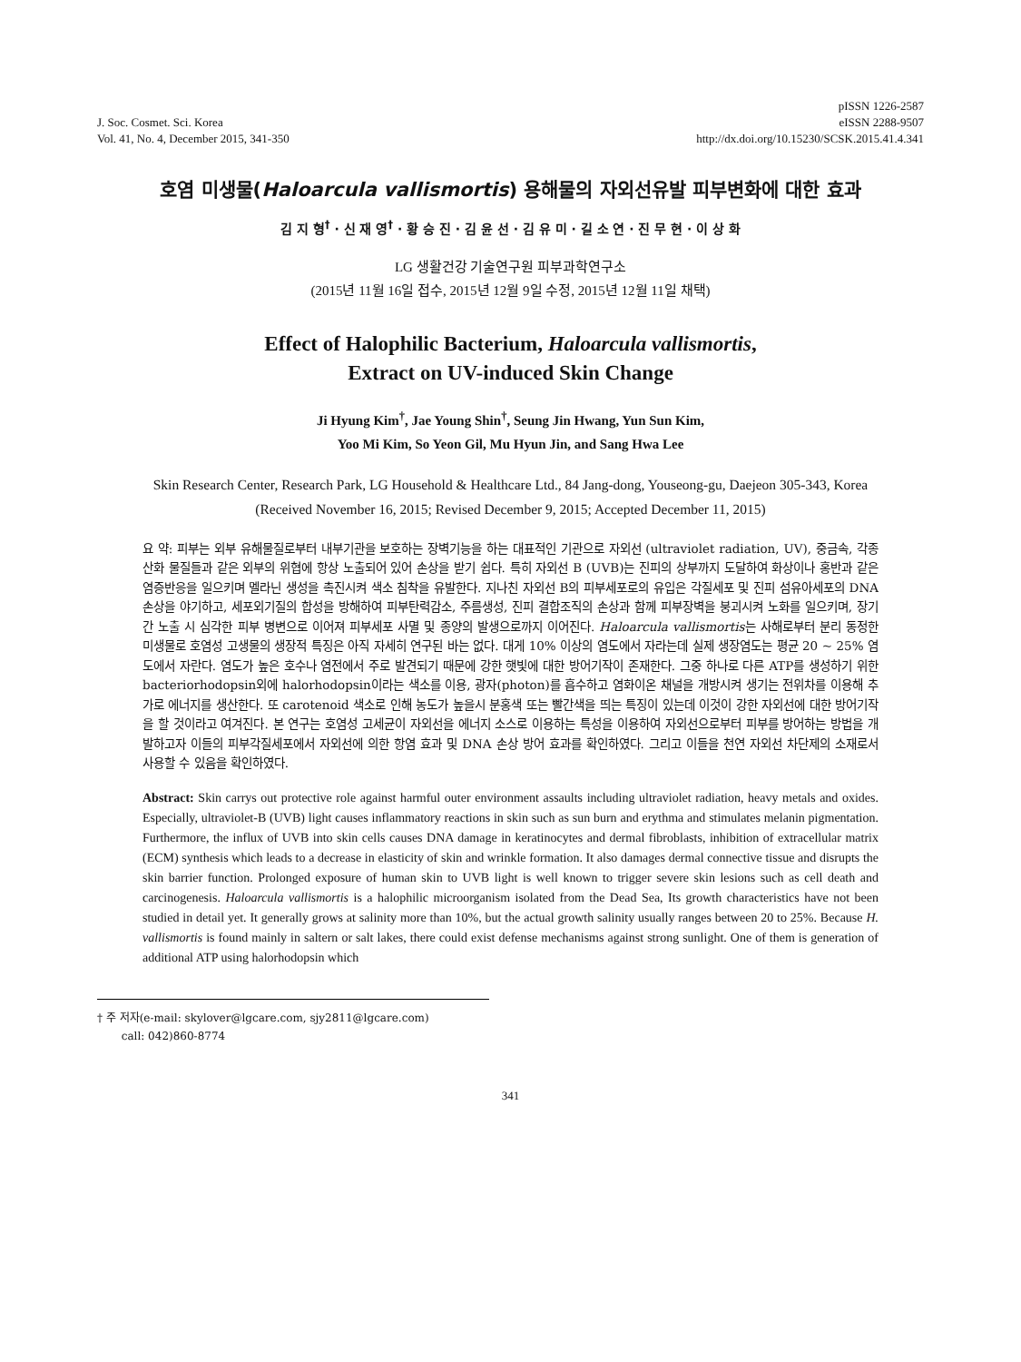J. Soc. Cosmet. Sci. Korea
Vol. 41, No. 4, December 2015, 341-350
pISSN 1226-2587
eISSN 2288-9507
http://dx.doi.org/10.15230/SCSK.2015.41.4.341
호염 미생물(Haloarcula vallismortis) 용해물의 자외선유발 피부변화에 대한 효과
김 지 형<sup>†</sup> · 신 재 영<sup>†</sup> · 황 승 진 · 김 윤 선 · 김 유 미 · 길 소 연 · 진 무 현 · 이 상 화
LG 생활건강 기술연구원 피부과학연구소
(2015년 11월 16일 접수, 2015년 12월 9일 수정, 2015년 12월 11일 채택)
Effect of Halophilic Bacterium, Haloarcula vallismortis,
Extract on UV-induced Skin Change
Ji Hyung Kim<sup>†</sup>, Jae Young Shin<sup>†</sup>, Seung Jin Hwang, Yun Sun Kim,
Yoo Mi Kim, So Yeon Gil, Mu Hyun Jin, and Sang Hwa Lee
Skin Research Center, Research Park, LG Household & Healthcare Ltd., 84 Jang-dong, Youseong-gu, Daejeon 305-343, Korea
(Received November 16, 2015; Revised December 9, 2015; Accepted December 11, 2015)
요 약: 피부는 외부 유해물질로부터 내부기관을 보호하는 장벽기능을 하는 대표적인 기관으로 자외선 (ultraviolet radiation, UV), 중금속, 각종 산화 물질들과 같은 외부의 위협에 항상 노출되어 있어 손상을 받기 쉽다. 특히 자외선 B (UVB)는 진피의 상부까지 도달하여 화상이나 홍반과 같은 염증반응을 일으키며 멜라닌 생성을 촉진시켜 색소 침착을 유발한다. 지나친 자외선 B의 피부세포로의 유입은 각질세포 및 진피 섬유아세포의 DNA손상을 야기하고, 세포외기질의 합성을 방해하여 피부탄력감소, 주름생성, 진피 결합조직의 손상과 함께 피부장벽을 붕괴시켜 노화를 일으키며, 장기간 노출 시 심각한 피부 병변으로 이어져 피부세포 사멸 및 종양의 발생으로까지 이어진다. Haloarcula vallismortis는 사해로부터 분리 동정한 미생물로 호염성 고생물의 생장적 특징은 아직 자세히 연구된 바는 없다. 대게 10% 이상의 염도에서 자라는데 실제 생장염도는 평균 20 ~ 25% 염도에서 자란다. 염도가 높은 호수나 염전에서 주로 발견되기 때문에 강한 햇빛에 대한 방어기작이 존재한다. 그중 하나로 다른 ATP를 생성하기 위한 bacteriorhodopsin외에 halorhodopsin이라는 색소를 이용, 광자(photon)를 흡수하고 염화이온 채널을 개방시켜 생기는 전위차를 이용해 추가로 에너지를 생산한다. 또 carotenoid 색소로 인해 농도가 높을시 분홍색 또는 빨간색을 띄는 특징이 있는데 이것이 강한 자외선에 대한 방어기작을 할 것이라고 여겨진다. 본 연구는 호염성 고세균이 자외선을 에너지 소스로 이용하는 특성을 이용하여 자외선으로부터 피부를 방어하는 방법을 개발하고자 이들의 피부각질세포에서 자외선에 의한 항염 효과 및 DNA 손상 방어 효과를 확인하였다. 그리고 이들을 천연 자외선 차단제의 소재로서 사용할 수 있음을 확인하였다.
Abstract: Skin carrys out protective role against harmful outer environment assaults including ultraviolet radiation, heavy metals and oxides. Especially, ultraviolet-B (UVB) light causes inflammatory reactions in skin such as sun burn and erythma and stimulates melanin pigmentation. Furthermore, the influx of UVB into skin cells causes DNA damage in keratinocytes and dermal fibroblasts, inhibition of extracellular matrix (ECM) synthesis which leads to a decrease in elasticity of skin and wrinkle formation. It also damages dermal connective tissue and disrupts the skin barrier function. Prolonged exposure of human skin to UVB light is well known to trigger severe skin lesions such as cell death and carcinogenesis. Haloarcula vallismortis is a halophilic microorganism isolated from the Dead Sea, Its growth characteristics have not been studied in detail yet. It generally grows at salinity more than 10%, but the actual growth salinity usually ranges between 20 to 25%. Because H. vallismortis is found mainly in saltern or salt lakes, there could exist defense mechanisms against strong sunlight. One of them is generation of additional ATP using halorhodopsin which
† 주 저자(e-mail: skylover@lgcare.com, sjy2811@lgcare.com)
call: 042)860-8774
341